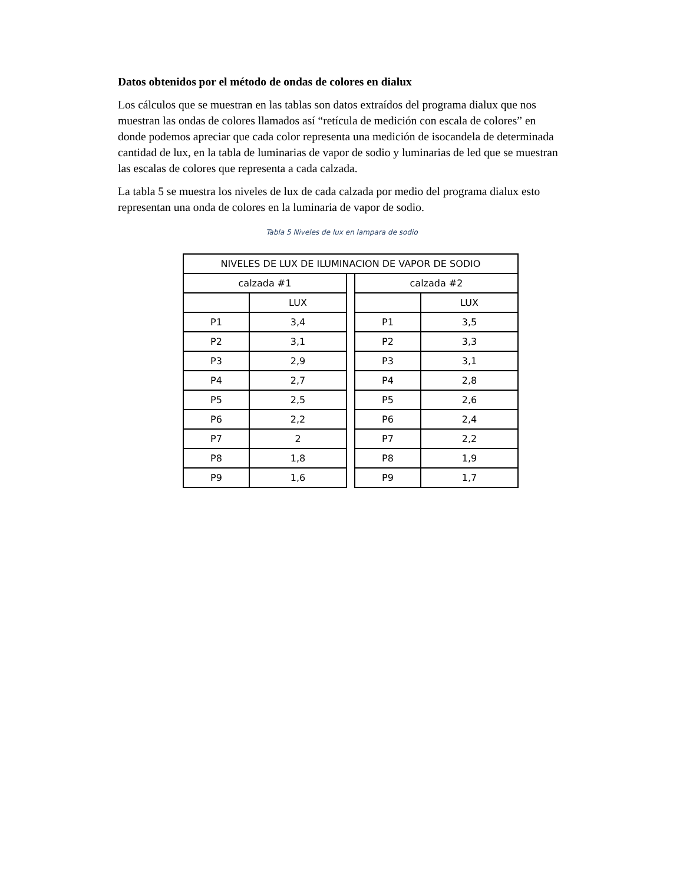Datos obtenidos por el método de ondas de colores en dialux
Los cálculos que se muestran en las tablas son datos extraídos del programa dialux que nos muestran las ondas de colores llamados así “retícula de medición con escala de colores” en donde podemos apreciar que cada color representa una medición de isocandela de determinada cantidad de lux, en la tabla de luminarias de vapor de sodio y luminarias de led que se muestran las escalas de colores que representa a cada calzada.
La tabla 5 se muestra los niveles de lux de cada calzada por medio del programa dialux esto representan una onda de colores en la luminaria de vapor de sodio.
Tabla 5 Niveles de lux en lampara de sodio
| NIVELES DE LUX DE ILUMINACION DE VAPOR DE SODIO | | | | |
| calzada #1 | | | calzada #2 | |
| | LUX | | | LUX |
| P1 | 3,4 | | P1 | 3,5 |
| P2 | 3,1 | | P2 | 3,3 |
| P3 | 2,9 | | P3 | 3,1 |
| P4 | 2,7 | | P4 | 2,8 |
| P5 | 2,5 | | P5 | 2,6 |
| P6 | 2,2 | | P6 | 2,4 |
| P7 | 2 | | P7 | 2,2 |
| P8 | 1,8 | | P8 | 1,9 |
| P9 | 1,6 | | P9 | 1,7 |